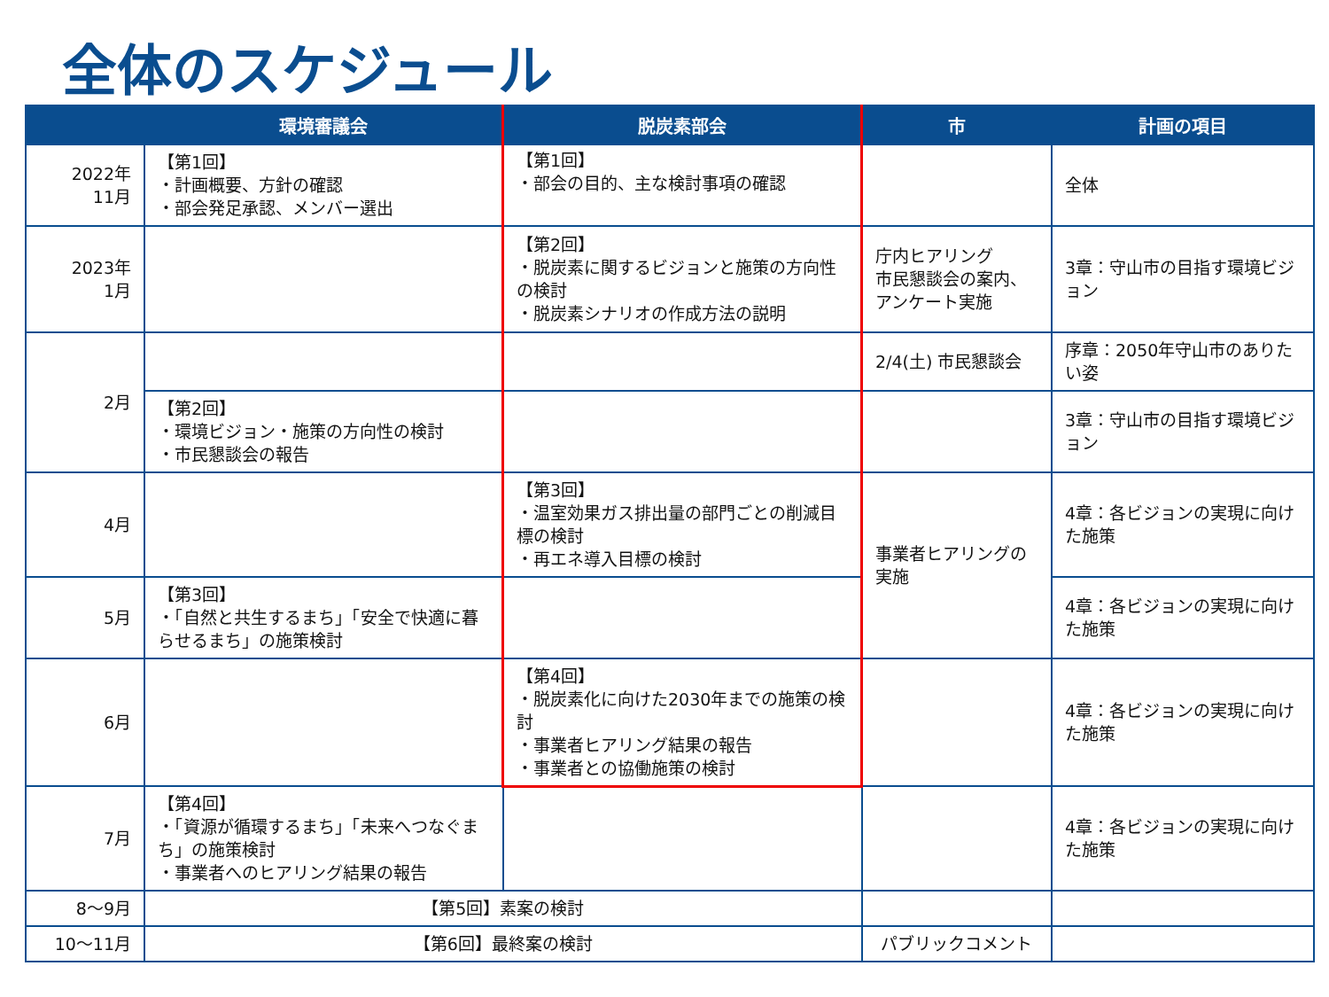全体のスケジュール
| | 環境審議会 | 脱炭素部会 | 市 | 計画の項目 |
| --- | --- | --- | --- | --- |
| 2022年 11月 | 【第1回】 ・計画概要、方針の確認 ・部会発足承認、メンバー選出 | 【第1回】 ・部会の目的、主な検討事項の確認 | | 全体 |
| 2023年 1月 | | 【第2回】 ・脱炭素に関するビジョンと施策の方向性の検討 ・脱炭素シナリオの作成方法の説明 | 庁内ヒアリング 市民懇談会の案内、アンケート実施 | 3章：守山市の目指す環境ビジョン |
| 2月 | | | 2/4(土) 市民懇談会 | 序章：2050年守山市のありたい姿 |
| | 【第2回】 ・環境ビジョン・施策の方向性の検討 ・市民懇談会の報告 | | | 3章：守山市の目指す環境ビジョン |
| 4月 | | 【第3回】 ・温室効果ガス排出量の部門ごとの削減目標の検討 ・再エネ導入目標の検討 | 事業者ヒアリングの実施 | 4章：各ビジョンの実現に向けた施策 |
| 5月 | 【第3回】 ・「自然と共生するまち」「安全で快適に暮らせるまち」の施策検討 | | | 4章：各ビジョンの実現に向けた施策 |
| 6月 | | 【第4回】 ・脱炭素化に向けた2030年までの施策の検討 ・事業者ヒアリング結果の報告 ・事業者との協働施策の検討 | | 4章：各ビジョンの実現に向けた施策 |
| 7月 | 【第4回】 ・「資源が循環するまち」「未来へつなぐまち」の施策検討 ・事業者へのヒアリング結果の報告 | | | 4章：各ビジョンの実現に向けた施策 |
| 8～9月 | 【第5回】素案の検討 | | | |
| 10～11月 | 【第6回】最終案の検討 | | パブリックコメント | |